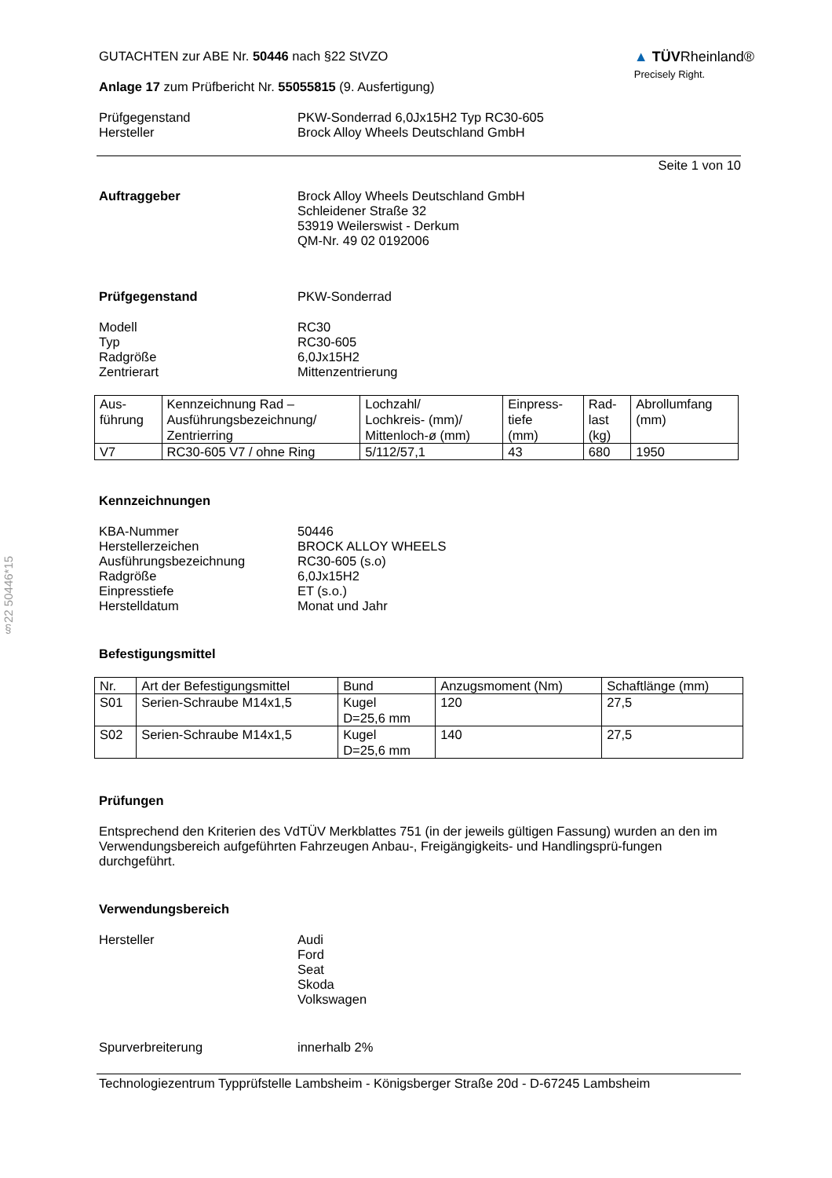§22 50446*15
GUTACHTEN zur ABE Nr. 50446 nach §22 StVZO
Anlage 17 zum Prüfbericht Nr. 55055815 (9. Ausfertigung)
▲ TÜVRheinland®
Precisely Right.
Prüfgegenstand
Hersteller
PKW-Sonderrad 6,0Jx15H2 Typ RC30-605
Brock Alloy Wheels Deutschland GmbH
Seite 1 von 10
Auftraggeber Brock Alloy Wheels Deutschland GmbH
Schleidener Straße 32
53919 Weilerswist - Derkum
QM-Nr. 49 02 0192006
Prüfgegenstand PKW-Sonderrad
Modell
Typ
Radgröße
Zentrierart
RC30
RC30-605
6,0Jx15H2
Mittenzentrierung
| Aus- führung | Kennzeichnung Rad – Ausführungsbezeichnung/ Zentrierring | Lochzahl/ Lochkreis- (mm)/ Mittenloch-ø (mm) | Einpress- tiefe (mm) | Rad- last (kg) | Abrollumfang (mm) |
| --- | --- | --- | --- | --- | --- |
| V7 | RC30-605 V7 / ohne Ring | 5/112/57,1 | 43 | 680 | 1950 |
Kennzeichnungen
KBA-Nummer
Herstellerzeichen
Ausführungsbezeichnung
Radgröße
Einpresstiefe
Herstelldatum
50446
BROCK ALLOY WHEELS
RC30-605 (s.o)
6,0Jx15H2
ET (s.o.)
Monat und Jahr
Befestigungsmittel
| Nr. | Art der Befestigungsmittel | Bund | Anzugsmoment (Nm) | Schaftlänge (mm) |
| --- | --- | --- | --- | --- |
| S01 | Serien-Schraube M14x1,5 | Kugel D=25,6 mm | 120 | 27,5 |
| S02 | Serien-Schraube M14x1,5 | Kugel D=25,6 mm | 140 | 27,5 |
Prüfungen
Entsprechend den Kriterien des VdTÜV Merkblattes 751 (in der jeweils gültigen Fassung) wurden an den im Verwendungsbereich aufgeführten Fahrzeugen Anbau-, Freigängigkeits- und Handlingsprü-fungen durchgeführt.
Verwendungsbereich
Hersteller Audi
Ford
Seat
Skoda
Volkswagen
Spurverbreiterung innerhalb 2%
Technologiezentrum Typprüfstelle Lambsheim - Königsberger Straße 20d - D-67245 Lambsheim